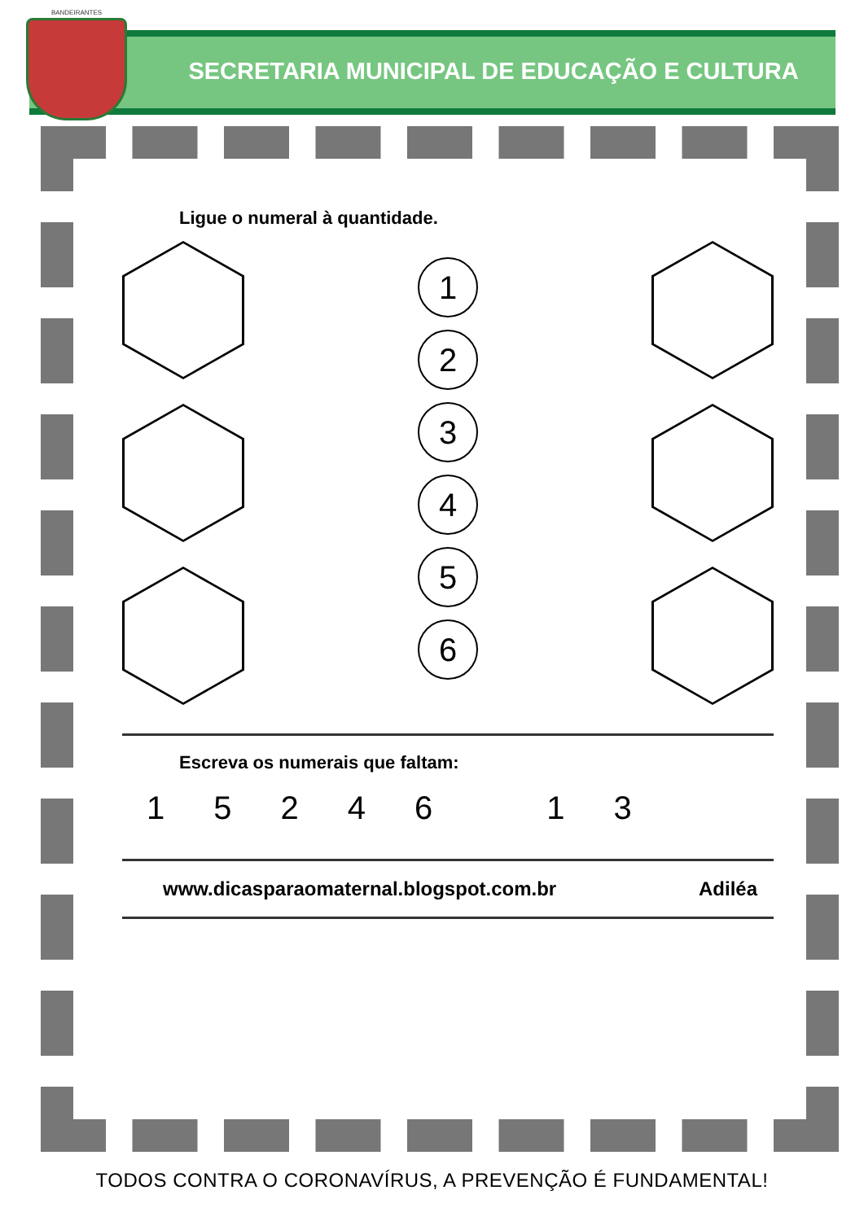SECRETARIA MUNICIPAL DE EDUCAÇÃO E CULTURA
BANDEIRANTES
Ligue o numeral à quantidade.
1
2
3
4
5
6
Escreva os numerais que faltam:
1524613
www.dicasparaomaternal.blogspot.com.br Adiléa
TODOS CONTRA O CORONAVÍRUS, A PREVENÇÃO É FUNDAMENTAL!